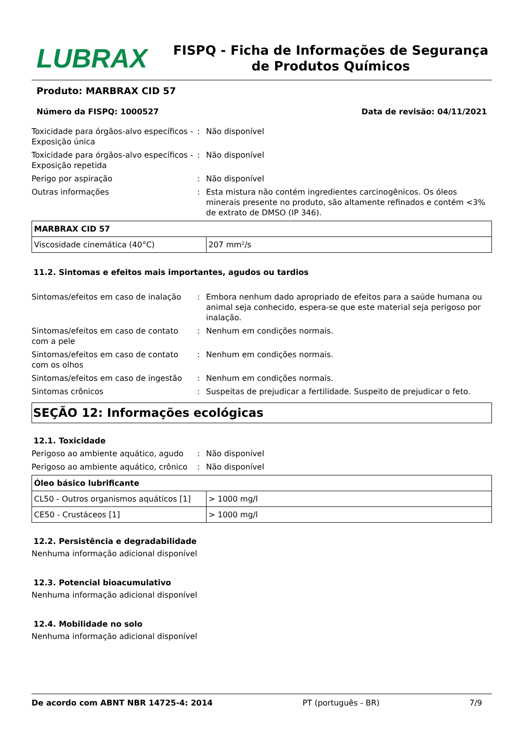LUBRAX
FISPQ - Ficha de Informações de Segurança de Produtos Químicos
Produto: MARBRAX CID 57
Número da FISPQ: 1000527 Data de revisão: 04/11/2021
Toxicidade para órgãos-alvo específicos - Exposição única
: Não disponível
Toxicidade para órgãos-alvo específicos - Exposição repetida
: Não disponível
Perigo por aspiração : Não disponível
Outras informações : Esta mistura não contém ingredientes carcinogênicos. Os óleos minerais presente no produto, são altamente refinados e contém <3% de extrato de DMSO (IP 346).
| MARBRAX CID 57 | |
| Viscosidade cinemática (40°C) | 207 mm²/s |
11.2. Sintomas e efeitos mais importantes, agudos ou tardios
Sintomas/efeitos em caso de inalação
: Embora nenhum dado apropriado de efeitos para a saúde humana ou animal seja conhecido, espera-se que este material seja perigoso por inalação.
Sintomas/efeitos em caso de contato com a pele
: Nenhum em condições normais.
Sintomas/efeitos em caso de contato com os olhos
: Nenhum em condições normais.
Sintomas/efeitos em caso de ingestão
: Nenhum em condições normais.
Sintomas crônicos : Suspeitas de prejudicar a fertilidade. Suspeito de prejudicar o feto.
SEÇÃO 12: Informações ecológicas
12.1. Toxicidade
Perigoso ao ambiente aquático, agudo
: Não disponível
Perigoso ao ambiente aquático, crônico
: Não disponível
| Óleo básico lubrificante | |
| CL50 - Outros organismos aquáticos [1] | > 1000 mg/l |
| CE50 - Crustáceos [1] | > 1000 mg/l |
12.2. Persistência e degradabilidade
Nenhuma informação adicional disponível
12.3. Potencial bioacumulativo
Nenhuma informação adicional disponível
12.4. Mobilidade no solo
Nenhuma informação adicional disponível
De acordo com ABNT NBR 14725-4: 2014 PT (português - BR) 7/9